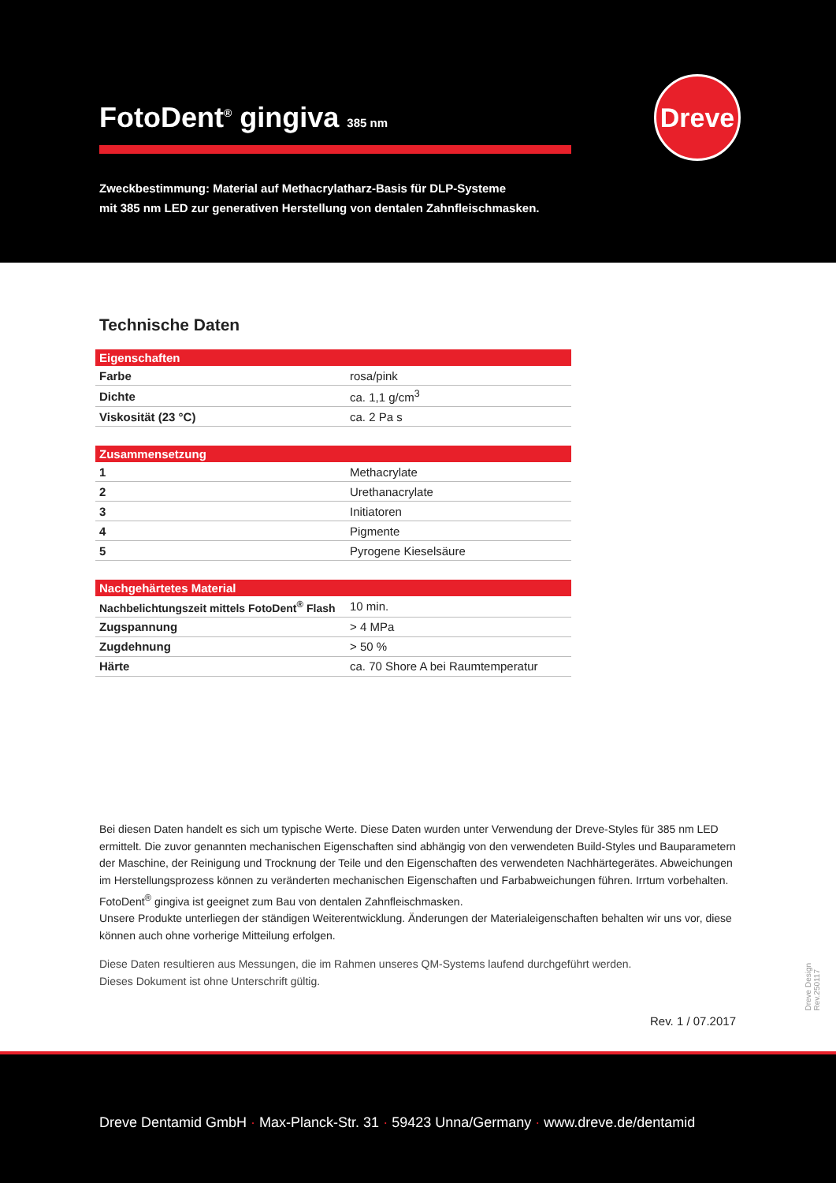FotoDent<sup>®</sup> gingiva 385 nm
Dreve
Zweckbestimmung: Material auf Methacrylatharz-Basis für DLP-Systeme
mit 385 nm LED zur generativen Herstellung von dentalen Zahnfleischmasken.
Technische Daten
| Eigenschaften | |
| --- | --- |
| Farbe | rosa/pink |
| Dichte | ca. 1,1 g/cm<sup>3</sup> |
| Viskosität (23 °C) | ca. 2 Pa s |
| Zusammensetzung | |
| --- | --- |
| 1 | Methacrylate |
| 2 | Urethanacrylate |
| 3 | Initiatoren |
| 4 | Pigmente |
| 5 | Pyrogene Kieselsäure |
| Nachgehärtetes Material | |
| --- | --- |
| Nachbelichtungszeit mittels FotoDent<sup>®</sup> Flash | 10 min. |
| Zugspannung | > 4 MPa |
| Zugdehnung | > 50 % |
| Härte | ca. 70 Shore A bei Raumtemperatur |
Bei diesen Daten handelt es sich um typische Werte. Diese Daten wurden unter Verwendung der Dreve-Styles für 385 nm LED ermittelt. Die zuvor genannten mechanischen Eigenschaften sind abhängig von den verwendeten Build-Styles und Bauparametern der Maschine, der Reinigung und Trocknung der Teile und den Eigenschaften des verwendeten Nachhärtegerätes. Abweichungen im Herstellungsprozess können zu veränderten mechanischen Eigenschaften und Farbabweichungen führen. Irrtum vorbehalten. FotoDent<sup>®</sup> gingiva ist geeignet zum Bau von dentalen Zahnfleischmasken.
Unsere Produkte unterliegen der ständigen Weiterentwicklung. Änderungen der Materialeigenschaften behalten wir uns vor, diese können auch ohne vorherige Mitteilung erfolgen.
Diese Daten resultieren aus Messungen, die im Rahmen unseres QM-Systems laufend durchgeführt werden.
Dieses Dokument ist ohne Unterschrift gültig.
Rev. 1 / 07.2017
Dreve Design Rev.250117
Dreve Dentamid GmbH · Max-Planck-Str. 31 · 59423 Unna/Germany · www.dreve.de/dentamid